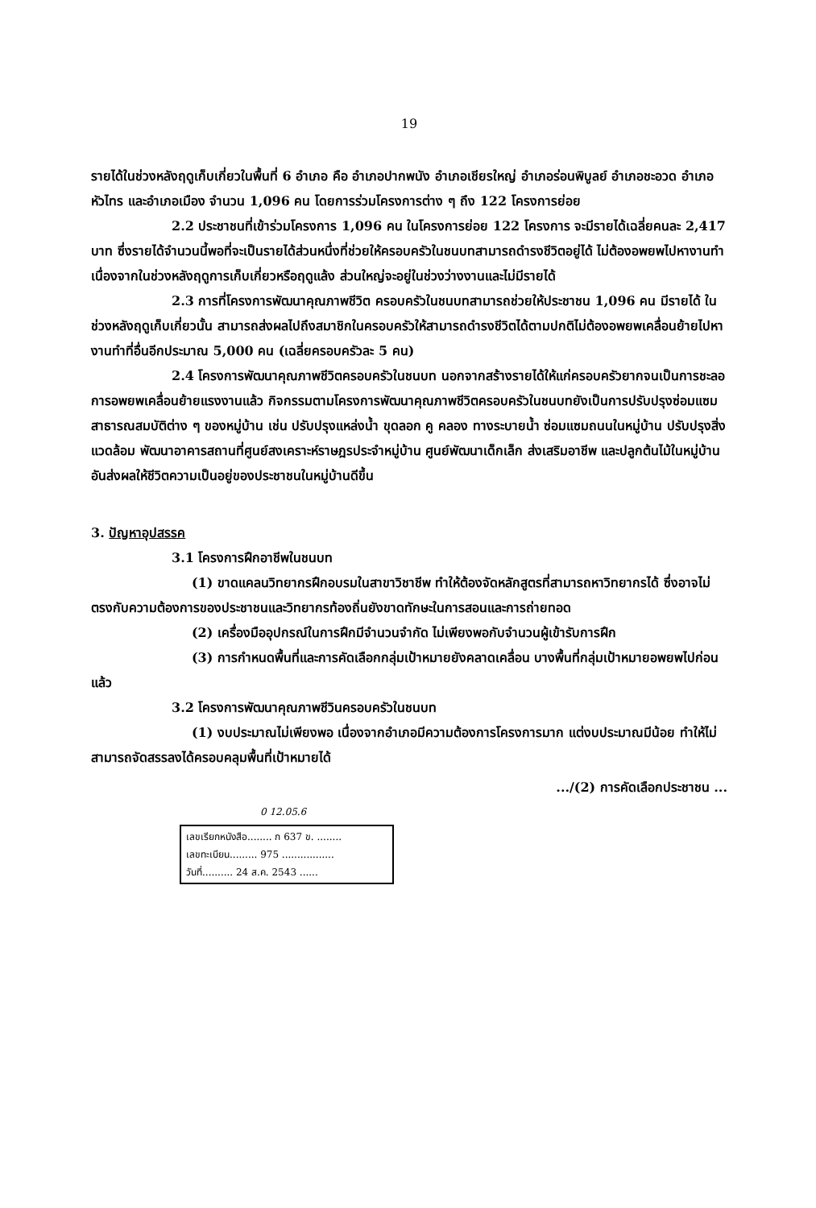19
รายได้ในช่วงหลังฤดูเก็บเกี่ยวในพื้นที่ 6 อำเภอ คือ อำเภอปากพนัง อำเภอเชียรใหญ่ อำเภอร่อนพิบูลย์ อำเภอชะอวด อำเภอหัวไทร และอำเภอเมือง จำนวน 1,096 คน โดยการร่วมโครงการต่าง ๆ ถึง 122 โครงการย่อย
2.2 ประชาชนที่เข้าร่วมโครงการ 1,096 คน ในโครงการย่อย 122 โครงการ จะมีรายได้เฉลี่ยคนละ 2,417 บาท ซึ่งรายได้จำนวนนี้พอที่จะเป็นรายได้ส่วนหนึ่งที่ช่วยให้ครอบครัวในชนบทสามารถดำรงชีวิตอยู่ได้ ไม่ต้องอพยพไปหางานทำ เนื่องจากในช่วงหลังฤดูการเก็บเกี่ยวหรือฤดูแล้ง ส่วนใหญ่จะอยู่ในช่วงว่างงานและไม่มีรายได้
2.3 การที่โครงการพัฒนาคุณภาพชีวิต ครอบครัวในชนบทสามารถช่วยให้ประชาชน 1,096 คน มีรายได้ ในช่วงหลังฤดูเก็บเกี่ยวนั้น สามารถส่งผลไปถึงสมาชิกในครอบครัวให้สามารถดำรงชีวิตได้ตามปกติไม่ต้องอพยพเคลื่อนย้ายไปหางานทำที่อื่นอีกประมาณ 5,000 คน (เฉลี่ยครอบครัวละ 5 คน)
2.4 โครงการพัฒนาคุณภาพชีวิตครอบครัวในชนบท นอกจากสร้างรายได้ให้แก่ครอบครัวยากจนเป็นการชะลอการอพยพเคลื่อนย้ายแรงงานแล้ว กิจกรรมตามโครงการพัฒนาคุณภาพชีวิตครอบครัวในชนบทยังเป็นการปรับปรุงซ่อมแซมสาธารณสมบัติต่าง ๆ ของหมู่บ้าน เช่น ปรับปรุงแหล่งน้ำ ขุดลอก คู คลอง ทางระบายน้ำ ซ่อมแซมถนนในหมู่บ้าน ปรับปรุงสิ่งแวดล้อม พัฒนาอาคารสถานที่ศูนย์สงเคราะห์ราษฎรประจำหมู่บ้าน ศูนย์พัฒนาเด็กเล็ก ส่งเสริมอาชีพ และปลูกต้นไม้ในหมู่บ้าน อันส่งผลให้ชีวิตความเป็นอยู่ของประชาชนในหมู่บ้านดีขึ้น
3. ปัญหาอุปสรรค
3.1 โครงการฝึกอาชีพในชนบท
(1) ขาดแคลนวิทยากรฝึกอบรมในสาขาวิชาชีพ ทำให้ต้องจัดหลักสูตรที่สามารถหาวิทยากรได้ ซึ่งอาจไม่ตรงกับความต้องการของประชาชนและวิทยากรท้องถิ่นยังขาดทักษะในการสอนและการถ่ายทอด
(2) เครื่องมืออุปกรณ์ในการฝึกมีจำนวนจำกัด ไม่เพียงพอกับจำนวนผู้เข้ารับการฝึก
(3) การกำหนดพื้นที่และการคัดเลือกกลุ่มเป้าหมายยังคลาดเคลื่อน บางพื้นที่กลุ่มเป้าหมายอพยพไปก่อนแล้ว
3.2 โครงการพัฒนาคุณภาพชีวินครอบครัวในชนบท
(1) งบประมาณไม่เพียงพอ เนื่องจากอำเภอมีความต้องการโครงการมาก แต่งบประมาณมีน้อย ทำให้ไม่สามารถจัดสรรลงได้ครอบคลุมพื้นที่เป้าหมายได้
.../(2) การคัดเลือกประชาชน ...
0 12.05.6
เลขเรียกหนังสือ........ ก 637 ข. ........
เลขทะเบียน......... 975 .................
วันที่.......... 24 ส.ค. 2543 ......